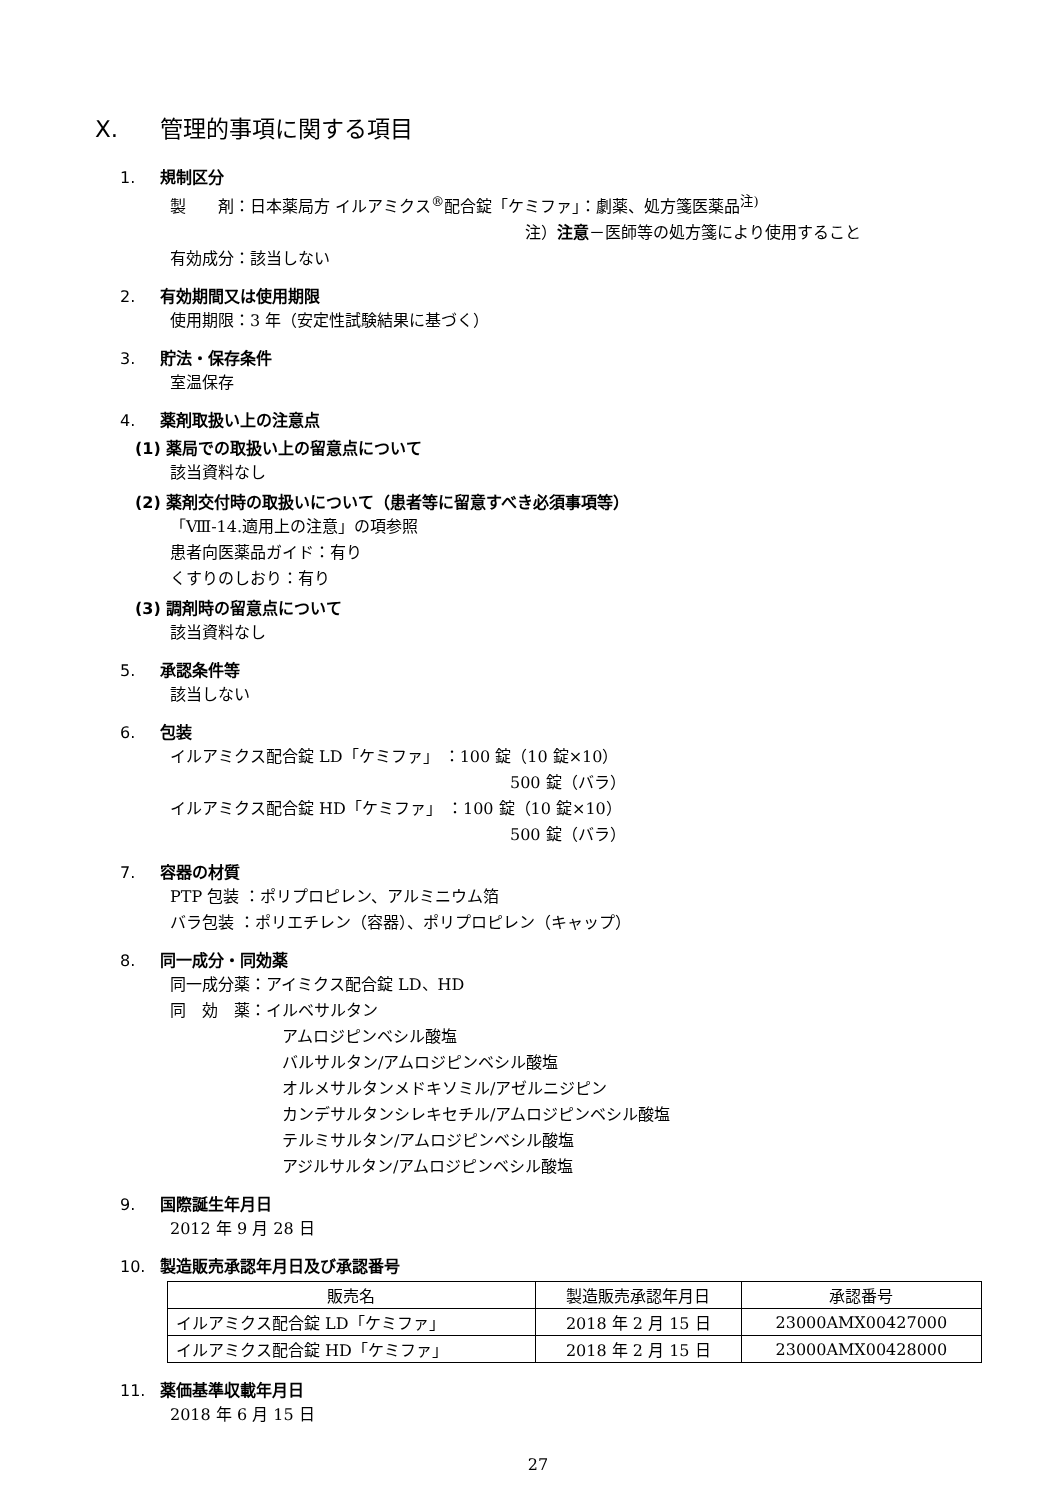X. 管理的事項に関する項目
1. 規制区分
製　　剤：日本薬局方 イルアミクス<sup>®</sup>配合錠「ケミファ」：劇薬、処方箋医薬品<sup>注)</sup>
注）注意－医師等の処方箋により使用すること
有効成分：該当しない
2. 有効期間又は使用期限
使用期限：3 年（安定性試験結果に基づく）
3. 貯法・保存条件
室温保存
4. 薬剤取扱い上の注意点
(1) 薬局での取扱い上の留意点について
該当資料なし
(2) 薬剤交付時の取扱いについて（患者等に留意すべき必須事項等）
「Ⅷ-14.適用上の注意」の項参照
患者向医薬品ガイド：有り
くすりのしおり：有り
(3) 調剤時の留意点について
該当資料なし
5. 承認条件等
該当しない
6. 包装
イルアミクス配合錠 LD「ケミファ」 ：100 錠（10 錠×10）
500 錠（バラ）
イルアミクス配合錠 HD「ケミファ」 ：100 錠（10 錠×10）
500 錠（バラ）
7. 容器の材質
PTP 包装 ：ポリプロピレン、アルミニウム箔
バラ包装 ：ポリエチレン（容器）、ポリプロピレン（キャップ）
8. 同一成分・同効薬
同一成分薬：アイミクス配合錠 LD、HD
同　効　薬：イルベサルタン
アムロジピンベシル酸塩
バルサルタン/アムロジピンベシル酸塩
オルメサルタンメドキソミル/アゼルニジピン
カンデサルタンシレキセチル/アムロジピンベシル酸塩
テルミサルタン/アムロジピンベシル酸塩
アジルサルタン/アムロジピンベシル酸塩
9. 国際誕生年月日
2012 年 9 月 28 日
10. 製造販売承認年月日及び承認番号
| 販売名 | 製造販売承認年月日 | 承認番号 |
| --- | --- | --- |
| イルアミクス配合錠 LD「ケミファ」 | 2018 年 2 月 15 日 | 23000AMX00427000 |
| イルアミクス配合錠 HD「ケミファ」 | 2018 年 2 月 15 日 | 23000AMX00428000 |
11. 薬価基準収載年月日
2018 年 6 月 15 日
27